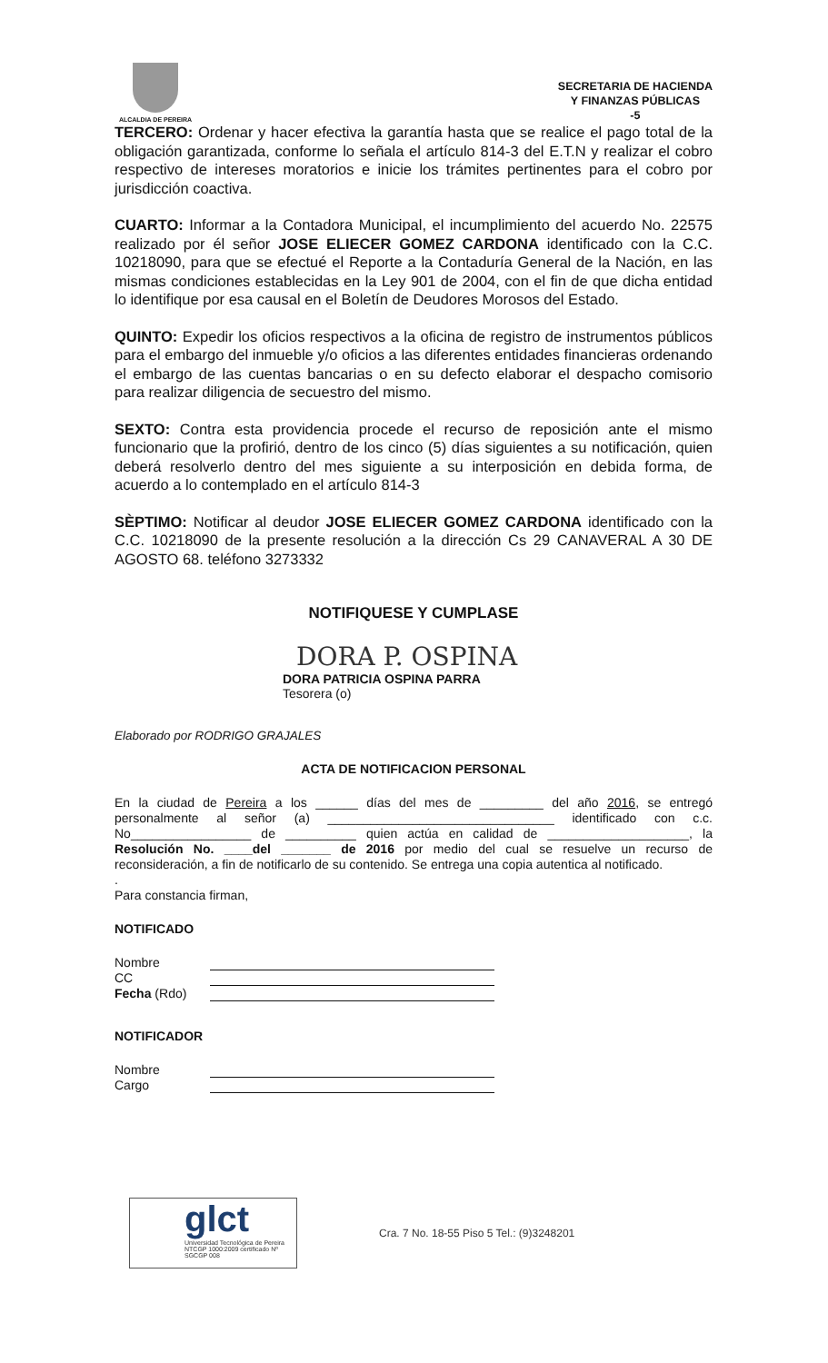ALCALDIA DE PEREIRA
SECRETARIA DE HACIENDA
Y FINANZAS PÚBLICAS
-5
TERCERO: Ordenar y hacer efectiva la garantía hasta que se realice el pago total de la obligación garantizada, conforme lo señala el artículo 814-3 del E.T.N y realizar el cobro respectivo de intereses moratorios e inicie los trámites pertinentes para el cobro por jurisdicción coactiva.
CUARTO: Informar a la Contadora Municipal, el incumplimiento del acuerdo No. 22575 realizado por él señor JOSE ELIECER GOMEZ CARDONA identificado con la C.C. 10218090, para que se efectué el Reporte a la Contaduría General de la Nación, en las mismas condiciones establecidas en la Ley 901 de 2004, con el fin de que dicha entidad lo identifique por esa causal en el Boletín de Deudores Morosos del Estado.
QUINTO: Expedir los oficios respectivos a la oficina de registro de instrumentos públicos para el embargo del inmueble y/o oficios a las diferentes entidades financieras ordenando el embargo de las cuentas bancarias o en su defecto elaborar el despacho comisorio para realizar diligencia de secuestro del mismo.
SEXTO: Contra esta providencia procede el recurso de reposición ante el mismo funcionario que la profirió, dentro de los cinco (5) días siguientes a su notificación, quien deberá resolverlo dentro del mes siguiente a su interposición en debida forma, de acuerdo a lo contemplado en el artículo 814-3
SÈPTIMO: Notificar al deudor JOSE ELIECER GOMEZ CARDONA identificado con la C.C. 10218090 de la presente resolución a la dirección Cs 29 CANAVERAL A 30 DE AGOSTO 68. teléfono 3273332
NOTIFIQUESE Y CUMPLASE
DORA P. OSPINA
DORA PATRICIA OSPINA PARRA
Tesorera (o)
Elaborado por RODRIGO GRAJALES
ACTA DE NOTIFICACION PERSONAL
En la ciudad de Pereira a los ______ días del mes de _________ del año 2016, se entregó personalmente al señor (a) ________________________________ identificado con c.c. No_________________ de __________ quien actúa en calidad de ____________________, la Resolución No. ____del _______ de 2016 por medio del cual se resuelve un recurso de reconsideración, a fin de notificarlo de su contenido. Se entrega una copia autentica al notificado.
.
Para constancia firman,
NOTIFICADO
Nombre
CC
Fecha (Rdo)
NOTIFICADOR
Nombre
Cargo
glct
Universidad Tecnológica de Pereira
NTCGP 1000:2009 certificado Nº SGCGP 008
Cra. 7 No. 18-55 Piso 5 Tel.: (9)3248201